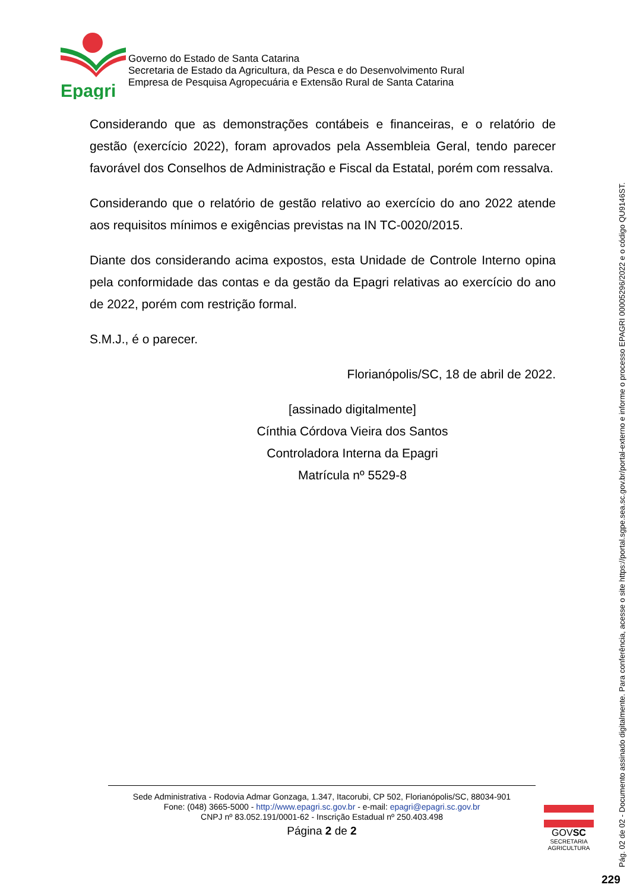Epagri
Governo do Estado de Santa Catarina
Secretaria de Estado da Agricultura, da Pesca e do Desenvolvimento Rural
Empresa de Pesquisa Agropecuária e Extensão Rural de Santa Catarina
Considerando que as demonstrações contábeis e financeiras, e o relatório de gestão (exercício 2022), foram aprovados pela Assembleia Geral, tendo parecer favorável dos Conselhos de Administração e Fiscal da Estatal, porém com ressalva.
Considerando que o relatório de gestão relativo ao exercício do ano 2022 atende aos requisitos mínimos e exigências previstas na IN TC-0020/2015.
Diante dos considerando acima expostos, esta Unidade de Controle Interno opina pela conformidade das contas e da gestão da Epagri relativas ao exercício do ano de 2022, porém com restrição formal.
S.M.J., é o parecer.
Florianópolis/SC, 18 de abril de 2022.
[assinado digitalmente]
Cínthia Córdova Vieira dos Santos
Controladora Interna da Epagri
Matrícula nº 5529-8
Sede Administrativa - Rodovia Admar Gonzaga, 1.347, Itacorubi, CP 502, Florianópolis/SC, 88034-901
Fone: (048) 3665-5000 - http://www.epagri.sc.gov.br - e-mail: epagri@epagri.sc.gov.br
CNPJ nº 83.052.191/0001-62 - Inscrição Estadual nº 250.403.498
Página 2 de 2
GOVSC
SECRETARIA
AGRICULTURA
Pág. 02 de 02 - Documento assinado digitalmente. Para conferência, acesse o site https://portal.sgpe.sea.sc.gov.br/portal-externo e informe o processo EPAGRI 00005296/2022 e o código QU9146ST.
229